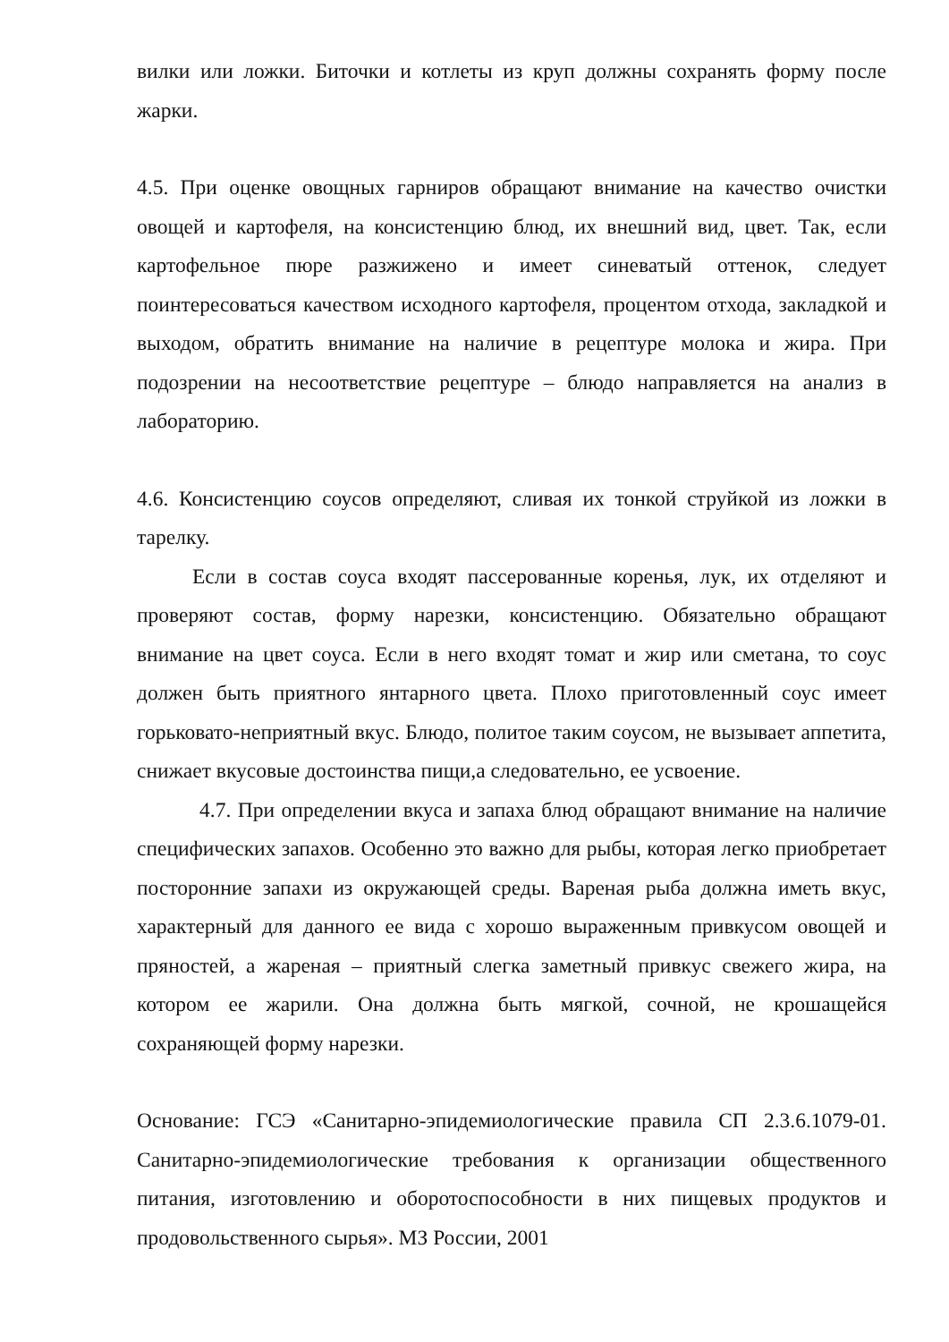вилки или ложки. Биточки и котлеты из круп должны сохранять форму после жарки.
4.5. При оценке овощных гарниров обращают внимание на качество очистки овощей и картофеля, на консистенцию блюд, их внешний вид, цвет. Так, если картофельное пюре разжижено и имеет синеватый оттенок, следует поинтересоваться качеством исходного картофеля, процентом отхода, закладкой и выходом, обратить внимание на наличие в рецептуре молока и жира. При подозрении на несоответствие рецептуре – блюдо направляется на анализ в лабораторию.
4.6. Консистенцию соусов определяют, сливая их тонкой струйкой из ложки в тарелку.
Если в состав соуса входят пассерованные коренья, лук, их отделяют и проверяют состав, форму нарезки, консистенцию. Обязательно обращают внимание на цвет соуса. Если в него входят томат и жир или сметана, то соус должен быть приятного янтарного цвета. Плохо приготовленный соус имеет горьковато-неприятный вкус. Блюдо, политое таким соусом, не вызывает аппетита, снижает вкусовые достоинства пищи,а следовательно, ее усвоение.
4.7. При определении вкуса и запаха блюд обращают внимание на наличие специфических запахов. Особенно это важно для рыбы, которая легко приобретает посторонние запахи из окружающей среды. Вареная рыба должна иметь вкус, характерный для данного ее вида с хорошо выраженным привкусом овощей и пряностей, а жареная – приятный слегка заметный привкус свежего жира, на котором ее жарили. Она должна быть мягкой, сочной, не крошащейся сохраняющей форму нарезки.
Основание: ГСЭ «Санитарно-эпидемиологические правила СП 2.3.6.1079-01. Санитарно-эпидемиологические требования к организации общественного питания, изготовлению и оборотоспособности в них пищевых продуктов и продовольственного сырья». МЗ России, 2001